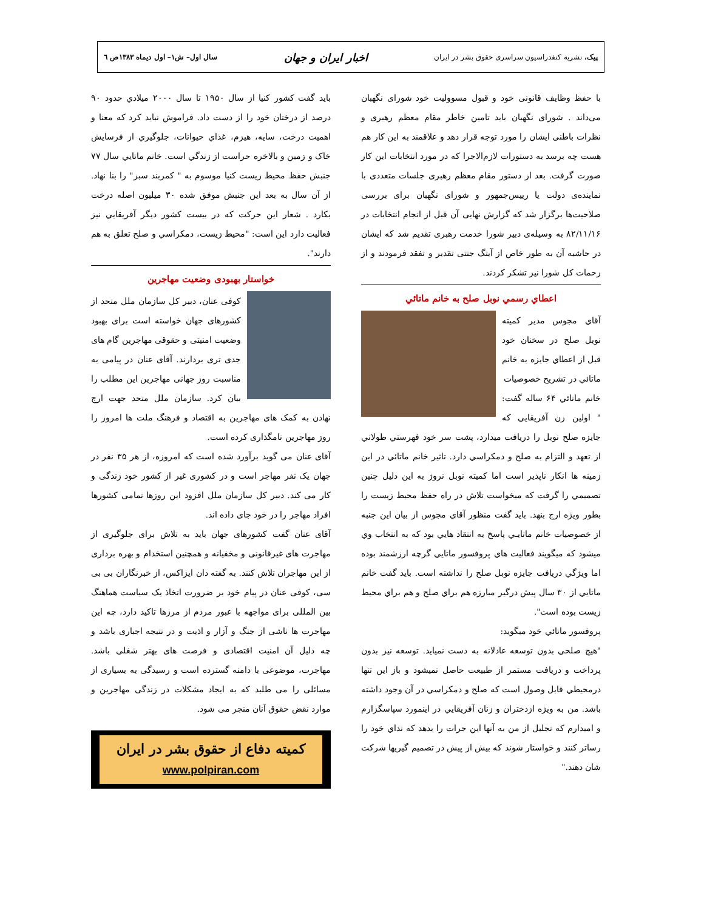پیک، نشریه کنفدراسیون سراسری حقوق بشر در ایران اخبار ایران و جهان سال اول– ش۱– اول دیماه ۱۳۸۳ص ٦
با حفظ وظايف قانونی خود و قبول مسووليت خود شورای نگهبان می‌داند . شورای نگهبان بايد تامين خاطر مقام معظم رهبری و نظرات باطنی ايشان را مورد توجه قرار دهد و علاقمند به اين کار هم هست چه برسد به دستورات لازم‌الاجرا که در مورد انتخابات اين کار صورت گرفت. بعد از دستور مقام معظم رهبری جلسات متعددی با نماينده‌ی دولت يا رييس‌جمهور و شورای نگهبان برای بررسی صلاحيت‌ها برگزار شد که گزارش نهايی آن قبل از انجام انتخابات در ۸۲/۱۱/۱۶ به وسيله‌ی دبير شورا خدمت رهبری تقديم شد که ايشان در حاشيه آن به طور خاص از آيتگ جنتی تقدير و تفقد فرمودند و از زحمات کل شورا نيز تشکر کردند.
اعطاي رسمي نوبل صلح به خانم ماتائي
آقاي مجوس مدير کميته نوبل صلح در سخنان خود قبل از اعطاي جايزه به خانم ماتائي در تشريح خصوصيات
خانم ماتائي ۶۴ ساله گفت: " اولين زن آفريقايي که جايزه صلح نوبل را دريافت ميدارد، پشت سر خود فهرستي طولاني از تعهد و التزام به صلح و دمکراسي دارد. تاثير خانم ماتائي در اين زمينه ها انکار ناپذير است اما کميته نوبل نروژ به اين دليل چنين تصميمي را گرفت که ميخواست تلاش در راه حفظ محيط زيست را بطور ويژه ارج بنهد. بايد گفت منظور آقاي مجوس از بيان اين جنبه از خصوصيات خانم ماتايـي پاسخ به انتقاد هايي بود که به انتخاب وي ميشود که ميگويند فعاليت هاي پروفسور ماتايي گرچه ارزشمند بوده اما ويژگي دريافت جايزه نوبل صلح را نداشته است. بايد گفت خانم ماتايي از ۳۰ سال پيش درگير مبارزه هم براي صلح و هم براي محيط زيست بوده است".
پروفسور ماتائي خود ميگويد:
"هيچ صلحي بدون توسعه عادلانه به دست نميايد. توسعه نيز بدون پرداخت و دريافت مستمر از طبيعت حاصل نميشود و باز اين تنها درمحيطي قابل وصول است که صلح و دمکراسي در آن وجود داشته باشد. من به ويژه ازدختران و زنان آفريقايي در اينمورد سپاسگزارم و اميدارم که تجليل از من به آنها اين جرات را بدهد که نداي خود را رساتر کنند و خواستار شوند که بيش از پيش در تصميم گيريها شرکت شان دهند."
بايد گفت کشور کنيا از سال ۱۹۵۰ تا سال ۲۰۰۰ ميلادي حدود ۹۰ درصد از درختان خود را از دست داد. فراموش نبايد کرد که معنا و اهميت درخت، سايه، هيزم، غذاي حيوانات، جلوگيري از فرسايش خاک و زمين و بالاخره حراست از زندگي است. خانم ماتايي سال ۷۷ جنبش حفظ محيط زيست کنيا موسوم به " کمربند سبز" را بنا نهاد. از آن سال به بعد اين جنبش موفق شده ۳۰ ميليون اصله درخت بکارد . شعار اين حرکت که در بيست کشور ديگر آفريقايي نيز فعاليت دارد اين است: "محيط زيست، دمکراسي و صلح تعلق به هم دارند".
خواستار بهبودی وضعیت مهاجرین
کوفی عنان، دبير کل سازمان ملل متحد از کشورهای جهان خواسته است برای بهبود وضعيت امنيتی و حقوقی مهاجرين گام های جدی تری بردارند. آقای عنان در پيامی به مناسبت روز جهانی مهاجرين اين مطلب را بيان کرد. سازمان ملل متحد جهت ارج نهادن به کمک های مهاجرين به اقتصاد و فرهنگ ملت ها امروز را روز مهاجرين نامگذاری کرده است.
آقای عنان می گويد برآورد شده است که امروزه، از هر ۳۵ نفر در جهان يک نفر مهاجر است و در کشوری غير از کشور خود زندگی و کار می کند. دبير کل سازمان ملل افزود اين روزها تمامی کشورها افراد مهاجر را در خود جای داده اند.
آقای عنان گفت کشورهای جهان بايد به تلاش برای جلوگيری از مهاجرت های غيرقانونی و مخفيانه و همچنين استخدام و بهره برداری از اين مهاجران تلاش کنند. به گفته دان ايزاکس، از خبرنگاران بی بی سی، کوفی عنان در پيام خود بر ضرورت اتخاذ يک سياست هماهنگ بين المللی برای مواجهه با عبور مردم از مرزها تاکيد دارد، چه اين مهاجرت ها ناشی از جنگ و آزار و اذيت و در نتيجه اجباری باشد و چه دليل آن امنيت اقتصادی و فرصت های بهتر شغلی باشد. مهاجرت، موضوعی با دامنه گسترده است و رسيدگی به بسياری از مسائلی را می طلبد که به ايجاد مشکلات در زندگی مهاجرين و موارد نقض حقوق آنان منجر می شود.
کمیته دفاع از حقوق بشر در ایران
www.polpiran.com